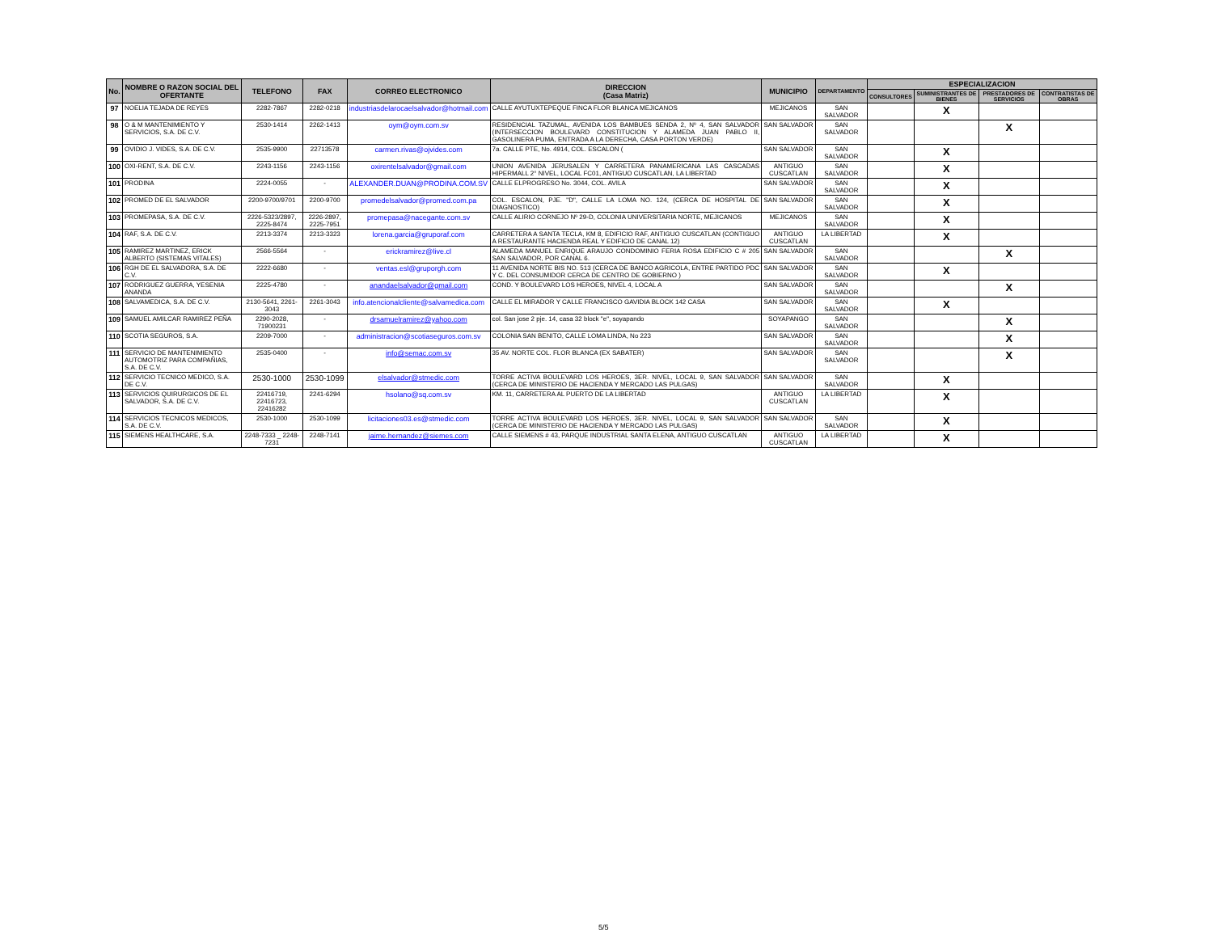| No. | NOMBRE O RAZON SOCIAL DEL OFERTANTE | TELEFONO | FAX | CORREO ELECTRONICO | DIRECCION (Casa Matriz) | MUNICIPIO | DEPARTAMENTO | ESPECIALIZACION | | | |
| --- | --- | --- | --- | --- | --- | --- | --- | --- | --- | --- | --- |
| | | | | | | | | CONSULTORES | SUMINISTRANTES DE BIENES | PRESTADORES DE SERVICIOS | CONTRATISTAS DE OBRAS |
| 97 | NOELIA TEJADA DE REYES | 2282-7867 | 2282-0218 | industriasdelarocaelsalvador@hotmail.com | CALLE AYUTUXTEPEQUE FINCA FLOR BLANCA MEJICANOS | MEJICANOS | SAN SALVADOR | | X | | |
| 98 | O & M MANTENIMIENTO Y SERVICIOS, S.A. DE C.V. | 2530-1414 | 2262-1413 | oym@oym.com.sv | RESIDENCIAL TAZUMAL, AVENIDA LOS BAMBUES SENDA 2, Nº 4, SAN SALVADOR (INTERSECCION BOULEVARD CONSTITUCION Y ALAMEDA JUAN PABLO II, GASOLINERA PUMA, ENTRADA A LA DERECHA, CASA PORTON VERDE) | SAN SALVADOR | SAN SALVADOR | | | X | |
| 99 | OVIDIO J. VIDES, S.A. DE C.V. | 2535-9900 | 22713578 | carmen.rivas@ojvides.com | 7a. CALLE PTE, No. 4914, COL. ESCALON ( | SAN SALVADOR | SAN SALVADOR | | X | | |
| 100 | OXI-RENT, S.A. DE C.V. | 2243-1156 | 2243-1156 | oxirentelsalvador@gmail.com | UNION AVENIDA JERUSALEN Y CARRETERA PANAMERICANA LAS CASCADAS HIPERMALL 2° NIVEL, LOCAL FC01, ANTIGUO CUSCATLAN, LA LIBERTAD | ANTIGUO CUSCATLAN | SAN SALVADOR | | X | | |
| 101 | PRODINA | 2224-0055 | - | ALEXANDER.DUAN@PRODINA.COM.SV | CALLE ELPROGRESO No. 3044, COL. AVILA | SAN SALVADOR | SAN SALVADOR | | X | | |
| 102 | PROMED DE EL SALVADOR | 2200-9700/9701 | 2200-9700 | promedelsalvador@promed.com.pa | COL. ESCALON, PJE. "D", CALLE LA LOMA NO. 124, (CERCA DE HOSPITAL DE DIAGNOSTICO) | SAN SALVADOR | SAN SALVADOR | | X | | |
| 103 | PROMEPASA, S.A. DE C.V. | 2226-5323/2897, 2225-8474 | 2226-2897, 2225-7951 | promepasa@nacegante.com.sv | CALLE ALIRIO CORNEJO Nº 29-D, COLONIA UNIVERSITARIA NORTE, MEJICANOS | MEJICANOS | SAN SALVADOR | | X | | |
| 104 | RAF, S.A. DE C.V. | 2213-3374 | 2213-3323 | lorena.garcia@gruporaf.com | CARRETERA A SANTA TECLA, KM 8, EDIFICIO RAF, ANTIGUO CUSCATLAN (CONTIGUO A RESTAURANTE HACIENDA REAL Y EDIFICIO DE CANAL 12) | ANTIGUO CUSCATLAN | LA LIBERTAD | | X | | |
| 105 | RAMIREZ MARTINEZ, ERICK ALBERTO (SISTEMAS VITALES) | 2566-5564 | - | erickramirez@live.cl | ALAMEDA MANUEL ENRIQUE ARAUJO CONDOMINIO FERIA ROSA EDIFICIO C # 205 SAN SALVADOR, POR CANAL 6. | SAN SALVADOR | SAN SALVADOR | | | X | |
| 106 | RGH DE EL SALVADORA, S.A. DE C.V. | 2222-6680 | - | ventas.esl@gruporgh.com | 11 AVENIDA NORTE BIS NO. 513 (CERCA DE BANCO AGRICOLA, ENTRE PARTIDO PDC Y C. DEL CONSUMIDOR CERCA DE CENTRO DE GOBIERNO ) | SAN SALVADOR | SAN SALVADOR | | X | | |
| 107 | RODRIGUEZ GUERRA, YESENIA ANANDA | 2225-4780 | - | anandaelsalvador@gmail.com | COND. Y BOULEVARD LOS HEROES, NIVEL 4, LOCAL A | SAN SALVADOR | SAN SALVADOR | | | X | |
| 108 | SALVAMEDICA, S.A. DE C.V. | 2130-5641, 2261-3043 | 2261-3043 | info.atencionalcliente@salvamedica.com | CALLE EL MIRADOR Y CALLE FRANCISCO GAVIDIA BLOCK 142 CASA | SAN SALVADOR | SAN SALVADOR | | X | | |
| 109 | SAMUEL AMILCAR RAMIREZ PEÑA | 2290-2028, 71900231 | - | drsamuelramirez@yahoo.com | col. San jose 2 pje. 14, casa 32 block "e", soyapando | SOYAPANGO | SAN SALVADOR | | | X | |
| 110 | SCOTIA SEGUROS, S.A. | 2209-7000 | - | administracion@scotiaseguros.com.sv | COLONIA SAN BENITO, CALLE LOMA LINDA, No 223 | SAN SALVADOR | SAN SALVADOR | | | X | |
| 111 | SERVICIO DE MANTENIMIENTO AUTOMOTRIZ PARA COMPAÑIAS, S.A. DE C.V. | 2535-0400 | - | info@semac.com.sv | 35 AV. NORTE COL. FLOR BLANCA (EX SABATER) | SAN SALVADOR | SAN SALVADOR | | | X | |
| 112 | SERVICIO TECNICO MEDICO, S.A. DE C.V. | 2530-1000 | 2530-1099 | elsalvador@stmedic.com | TORRE ACTIVA BOULEVARD LOS HEROES, 3ER. NIVEL, LOCAL 9, SAN SALVADOR (CERCA DE MINISTERIO DE HACIENDA Y MERCADO LAS PULGAS) | SAN SALVADOR | SAN SALVADOR | | X | | |
| 113 | SERVICIOS QUIRURGICOS DE EL SALVADOR, S.A. DE C.V. | 22416719, 22416723, 22416282 | 2241-6294 | hsolano@sq.com.sv | KM. 11, CARRETERA AL PUERTO DE LA LIBERTAD | ANTIGUO CUSCATLAN | LA LIBERTAD | | X | | |
| 114 | SERVICIOS TECNICOS MEDICOS, S.A. DE C.V. | 2530-1000 | 2530-1099 | licitaciones03.es@stmedic.com | TORRE ACTIVA BOULEVARD LOS HEROES, 3ER. NIVEL, LOCAL 9, SAN SALVADOR (CERCA DE MINISTERIO DE HACIENDA Y MERCADO LAS PULGAS) | SAN SALVADOR | SAN SALVADOR | | X | | |
| 115 | SIEMENS HEALTHCARE, S.A. | 2248-7333 _ 2248-7231 | 2248-7141 | jaime.hernandez@siemes.com | CALLE SIEMENS # 43, PARQUE INDUSTRIAL SANTA ELENA, ANTIGUO CUSCATLAN | ANTIGUO CUSCATLAN | LA LIBERTAD | | X | | |
5/5